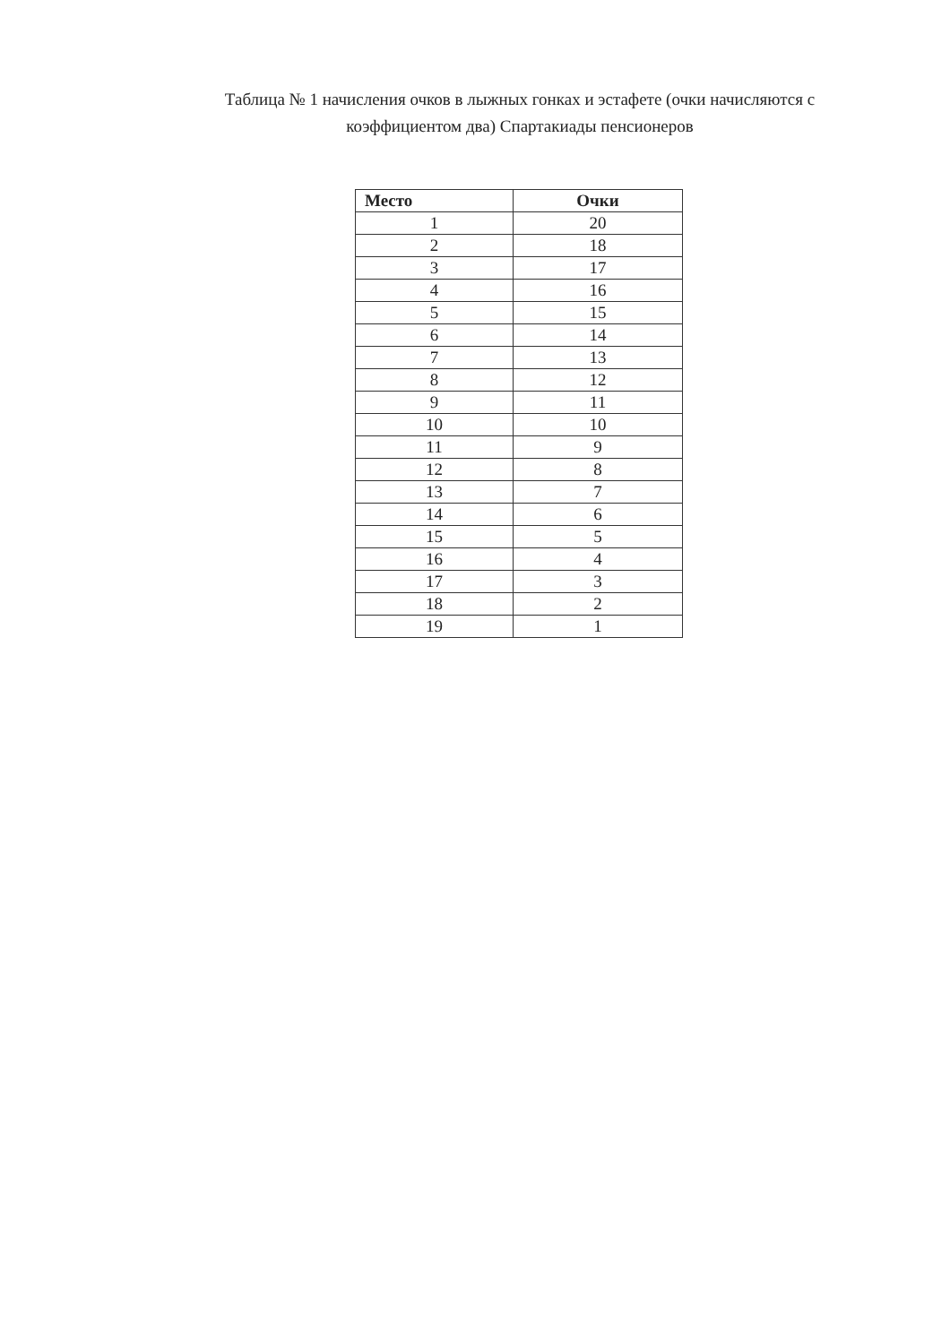Таблица № 1 начисления очков в лыжных гонках и эстафете (очки начисляются с коэффициентом два) Спартакиады пенсионеров
| Место | Очки |
| --- | --- |
| 1 | 20 |
| 2 | 18 |
| 3 | 17 |
| 4 | 16 |
| 5 | 15 |
| 6 | 14 |
| 7 | 13 |
| 8 | 12 |
| 9 | 11 |
| 10 | 10 |
| 11 | 9 |
| 12 | 8 |
| 13 | 7 |
| 14 | 6 |
| 15 | 5 |
| 16 | 4 |
| 17 | 3 |
| 18 | 2 |
| 19 | 1 |